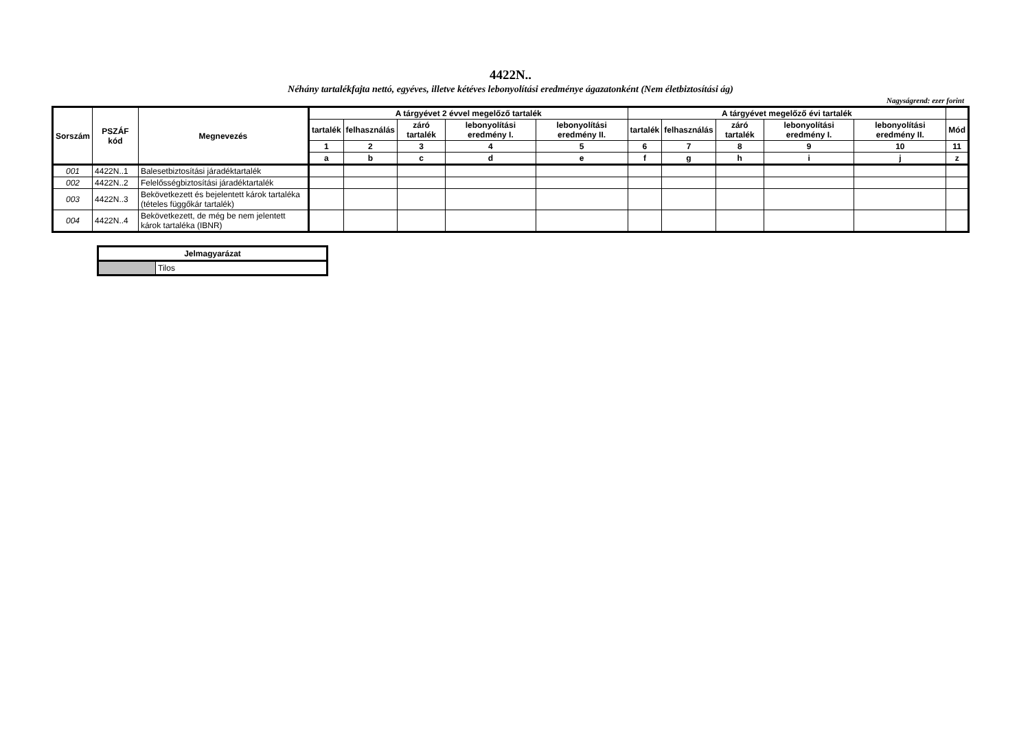4422N..
Néhány tartalékfajta nettó, egyéves, illetve kétéves lebonyolítási eredménye ágazatonként (Nem életbiztosítási ág)
Nagyságrend: ezer forint
| Sorszám | PSZÁF kód | Megnevezés | A tárgyévet 2 évvel megelőző tartalék | | | | | A tárgyévet megelőző évi tartalék | | | | | |
| --- | --- | --- | --- | --- | --- | --- | --- | --- | --- | --- | --- | --- | --- |
| | | | tartalék | felhasználás | záró tartalék | lebonyolítási eredmény I. | lebonyolítási eredmény II. | tartalék | felhasználás | záró tartalék | lebonyolítási eredmény I. | lebonyolítási eredmény II. | Mód |
| | | | 1 | 2 | 3 | 4 | 5 | 6 | 7 | 8 | 9 | 10 | 11 |
| | | | a | b | c | d | e | f | g | h | i | j | z |
| 001 | 4422N..1 | Balesetbiztosítási járadéktartalék | | | | | | | | | | | |
| 002 | 4422N..2 | Felelősségbiztosítási járadéktartalék | | | | | | | | | | | |
| 003 | 4422N..3 | Bekövetkezett és bejelentett károk tartaléka (tételes függőkár tartalék) | | | | | | | | | | | |
| 004 | 4422N..4 | Bekövetkezett, de még be nem jelentett károk tartaléka (IBNR) | | | | | | | | | | | |
| Jelmagyarázat | |
| | Tilos |